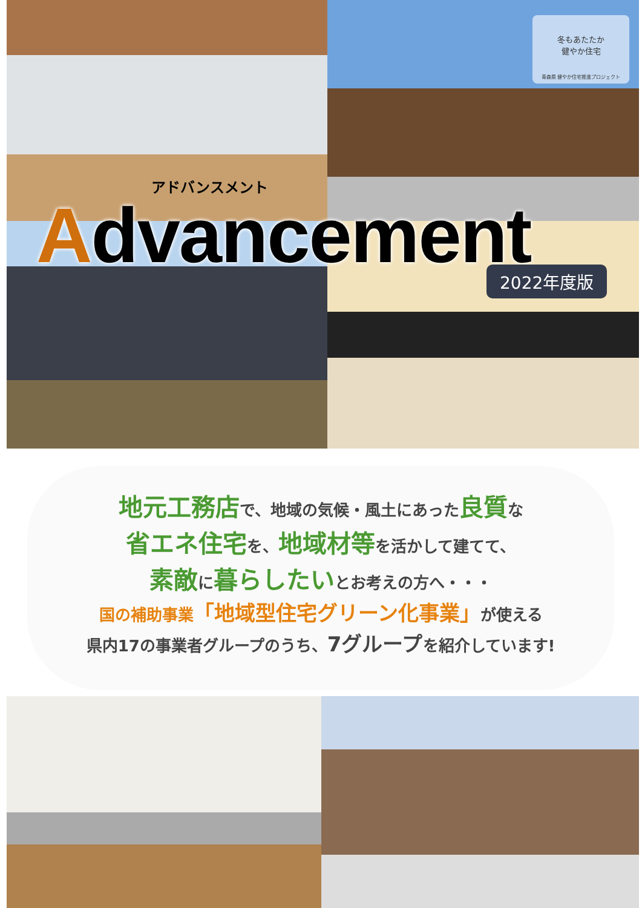冬もあたたか
健やか住宅
青森県 健やか住宅推進プロジェクト
アドバンスメント
Advancement
2022年度版
地元工務店で、地域の気候・風土にあった良質な
省エネ住宅を、地域材等を活かして建てて、
素敵に暮らしたいとお考えの方へ・・・
国の補助事業「地域型住宅グリーン化事業」が使える
県内17の事業者グループのうち、7グループを紹介しています!